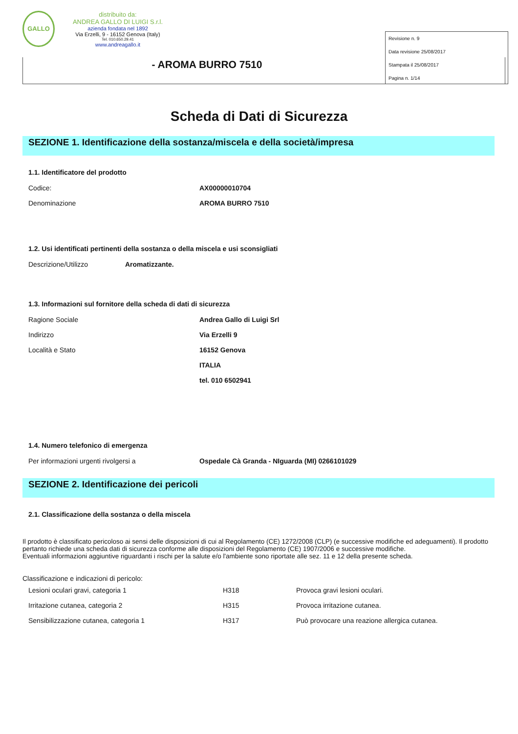GALLO
distribuito da:
ANDREA GALLO DI LUIGI S.r.l.
azienda fondata nel 1892
Via Erzelli, 9 - 16152 Genova (Italy)
Tel. 010.650.29.41
www.andreagallo.it
- AROMA BURRO 7510
Revisione n. 9
Data revisione 25/08/2017
Stampata il 25/08/2017
Pagina n. 1/14
Scheda di Dati di Sicurezza
SEZIONE 1. Identificazione della sostanza/miscela e della società/impresa
1.1. Identificatore del prodotto
Codice: AX00000010704
Denominazione AROMA BURRO 7510
1.2. Usi identificati pertinenti della sostanza o della miscela e usi sconsigliati
Descrizione/Utilizzo Aromatizzante.
1.3. Informazioni sul fornitore della scheda di dati di sicurezza
Ragione Sociale Andrea Gallo di Luigi Srl
Indirizzo Via Erzelli 9
Località e Stato 16152 Genova
ITALIA
tel. 010 6502941
1.4. Numero telefonico di emergenza
Per informazioni urgenti rivolgersi a Ospedale Cà Granda - NIguarda (MI) 0266101029
SEZIONE 2. Identificazione dei pericoli
2.1. Classificazione della sostanza o della miscela
Il prodotto è classificato pericoloso ai sensi delle disposizioni di cui al Regolamento (CE) 1272/2008 (CLP) (e successive modifiche ed adeguamenti). Il prodotto pertanto richiede una scheda dati di sicurezza conforme alle disposizioni del Regolamento (CE) 1907/2006 e successive modifiche.
Eventuali informazioni aggiuntive riguardanti i rischi per la salute e/o l'ambiente sono riportate alle sez. 11 e 12 della presente scheda.
Classificazione e indicazioni di pericolo:
| Lesioni oculari gravi, categoria 1 | H318 | Provoca gravi lesioni oculari. |
| Irritazione cutanea, categoria 2 | H315 | Provoca irritazione cutanea. |
| Sensibilizzazione cutanea, categoria 1 | H317 | Può provocare una reazione allergica cutanea. |